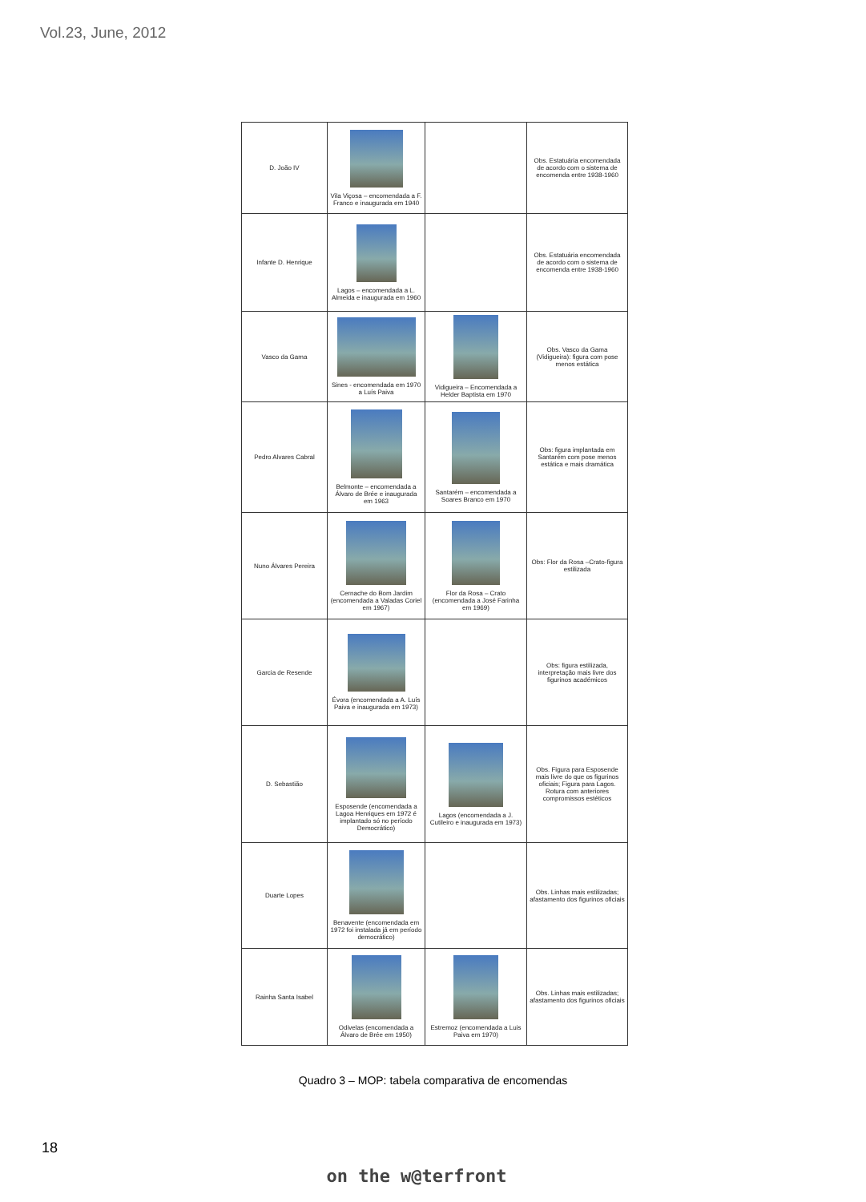Vol.23, June, 2012
| D. João IV | Vila Viçosa – encomendada a F. Franco e inaugurada em 1940 | | Obs. Estatuária encomendada de acordo com o sistema de encomenda entre 1938-1960 |
| Infante D. Henrique | Lagos – encomendada a L. Almeida e inaugurada em 1960 | | Obs. Estatuária encomendada de acordo com o sistema de encomenda entre 1938-1960 |
| Vasco da Gama | Sines - encomendada em 1970 a Luís Paiva | Vidigueira – Encomendada a Helder Baptista em 1970 | Obs. Vasco da Gama (Vidigueira): figura com pose menos estática |
| Pedro Alvares Cabral | Belmonte – encomendada a Álvaro de Brée e inaugurada em 1963 | Santarém – encomendada a Soares Branco em 1970 | Obs: figura implantada em Santarém com pose menos estática e mais dramática |
| Nuno Álvares Pereira | Cernache do Bom Jardim (encomendada a Valadas Coriel em 1967) | Flor da Rosa – Crato (encomendada a José Farinha em 1969) | Obs: Flor da Rosa –Crato-figura estilizada |
| Garcia de Resende | Évora (encomendada a A. Luís Paiva e inaugurada em 1973) | | Obs: figura estilizada, interpretação mais livre dos figurinos académicos |
| D. Sebastião | Esposende (encomendada a Lagoa Henriques em 1972 é implantado só no período Democrático) | Lagos (encomendada a J. Cutileiro e inaugurada em 1973) | Obs. Figura para Esposende mais livre do que os figurinos oficiais; Figura para Lagos. Rotura com anteriores compromissos estéticos |
| Duarte Lopes | Benavente (encomendada em 1972 foi instalada já em período democrático) | | Obs. Linhas mais estilizadas; afastamento dos figurinos oficiais |
| Rainha Santa Isabel | Odivelas (encomendada a Álvaro de Brée em 1950) | Estremoz (encomendada a Luis Paiva em 1970) | Obs. Linhas mais estilizadas; afastamento dos figurinos oficiais |
Quadro 3 – MOP: tabela comparativa de encomendas
18
on the w@terfront